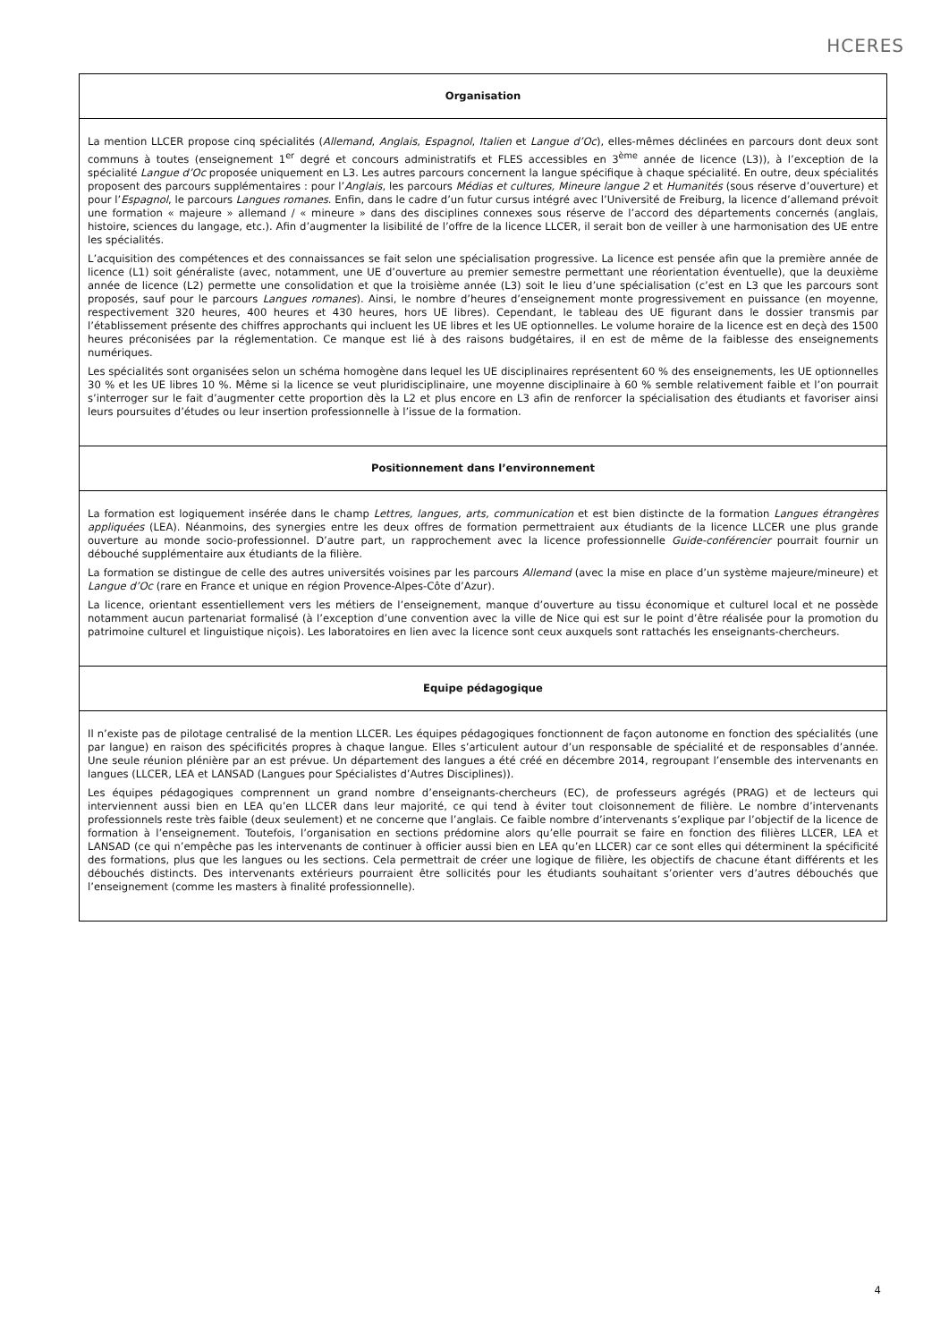HCERES
Organisation
La mention LLCER propose cinq spécialités (Allemand, Anglais, Espagnol, Italien et Langue d’Oc), elles-mêmes déclinées en parcours dont deux sont communs à toutes (enseignement 1<sup>er</sup> degré et concours administratifs et FLES accessibles en 3<sup>ème</sup> année de licence (L3)), à l’exception de la spécialité Langue d’Oc proposée uniquement en L3. Les autres parcours concernent la langue spécifique à chaque spécialité. En outre, deux spécialités proposent des parcours supplémentaires : pour l’Anglais, les parcours Médias et cultures, Mineure langue 2 et Humanités (sous réserve d’ouverture) et pour l’Espagnol, le parcours Langues romanes. Enfin, dans le cadre d’un futur cursus intégré avec l’Université de Freiburg, la licence d’allemand prévoit une formation « majeure » allemand / « mineure » dans des disciplines connexes sous réserve de l’accord des départements concernés (anglais, histoire, sciences du langage, etc.). Afin d’augmenter la lisibilité de l’offre de la licence LLCER, il serait bon de veiller à une harmonisation des UE entre les spécialités.
L’acquisition des compétences et des connaissances se fait selon une spécialisation progressive. La licence est pensée afin que la première année de licence (L1) soit généraliste (avec, notamment, une UE d’ouverture au premier semestre permettant une réorientation éventuelle), que la deuxième année de licence (L2) permette une consolidation et que la troisième année (L3) soit le lieu d’une spécialisation (c’est en L3 que les parcours sont proposés, sauf pour le parcours Langues romanes). Ainsi, le nombre d’heures d’enseignement monte progressivement en puissance (en moyenne, respectivement 320 heures, 400 heures et 430 heures, hors UE libres). Cependant, le tableau des UE figurant dans le dossier transmis par l’établissement présente des chiffres approchants qui incluent les UE libres et les UE optionnelles. Le volume horaire de la licence est en deçà des 1500 heures préconisées par la réglementation. Ce manque est lié à des raisons budgétaires, il en est de même de la faiblesse des enseignements numériques.
Les spécialités sont organisées selon un schéma homogène dans lequel les UE disciplinaires représentent 60 % des enseignements, les UE optionnelles 30 % et les UE libres 10 %. Même si la licence se veut pluridisciplinaire, une moyenne disciplinaire à 60 % semble relativement faible et l’on pourrait s’interroger sur le fait d’augmenter cette proportion dès la L2 et plus encore en L3 afin de renforcer la spécialisation des étudiants et favoriser ainsi leurs poursuites d’études ou leur insertion professionnelle à l’issue de la formation.
Positionnement dans l’environnement
La formation est logiquement insérée dans le champ Lettres, langues, arts, communication et est bien distincte de la formation Langues étrangères appliquées (LEA). Néanmoins, des synergies entre les deux offres de formation permettraient aux étudiants de la licence LLCER une plus grande ouverture au monde socio-professionnel. D’autre part, un rapprochement avec la licence professionnelle Guide-conférencier pourrait fournir un débouché supplémentaire aux étudiants de la filière.
La formation se distingue de celle des autres universités voisines par les parcours Allemand (avec la mise en place d’un système majeure/mineure) et Langue d’Oc (rare en France et unique en région Provence-Alpes-Côte d’Azur).
La licence, orientant essentiellement vers les métiers de l’enseignement, manque d’ouverture au tissu économique et culturel local et ne possède notamment aucun partenariat formalisé (à l’exception d’une convention avec la ville de Nice qui est sur le point d’être réalisée pour la promotion du patrimoine culturel et linguistique niçois). Les laboratoires en lien avec la licence sont ceux auxquels sont rattachés les enseignants-chercheurs.
Equipe pédagogique
Il n’existe pas de pilotage centralisé de la mention LLCER. Les équipes pédagogiques fonctionnent de façon autonome en fonction des spécialités (une par langue) en raison des spécificités propres à chaque langue. Elles s’articulent autour d’un responsable de spécialité et de responsables d’année. Une seule réunion plénière par an est prévue. Un département des langues a été créé en décembre 2014, regroupant l’ensemble des intervenants en langues (LLCER, LEA et LANSAD (Langues pour Spécialistes d’Autres Disciplines)).
Les équipes pédagogiques comprennent un grand nombre d’enseignants-chercheurs (EC), de professeurs agrégés (PRAG) et de lecteurs qui interviennent aussi bien en LEA qu’en LLCER dans leur majorité, ce qui tend à éviter tout cloisonnement de filière. Le nombre d’intervenants professionnels reste très faible (deux seulement) et ne concerne que l’anglais. Ce faible nombre d’intervenants s’explique par l’objectif de la licence de formation à l’enseignement. Toutefois, l’organisation en sections prédomine alors qu’elle pourrait se faire en fonction des filières LLCER, LEA et LANSAD (ce qui n’empêche pas les intervenants de continuer à officier aussi bien en LEA qu’en LLCER) car ce sont elles qui déterminent la spécificité des formations, plus que les langues ou les sections. Cela permettrait de créer une logique de filière, les objectifs de chacune étant différents et les débouchés distincts. Des intervenants extérieurs pourraient être sollicités pour les étudiants souhaitant s’orienter vers d’autres débouchés que l’enseignement (comme les masters à finalité professionnelle).
4